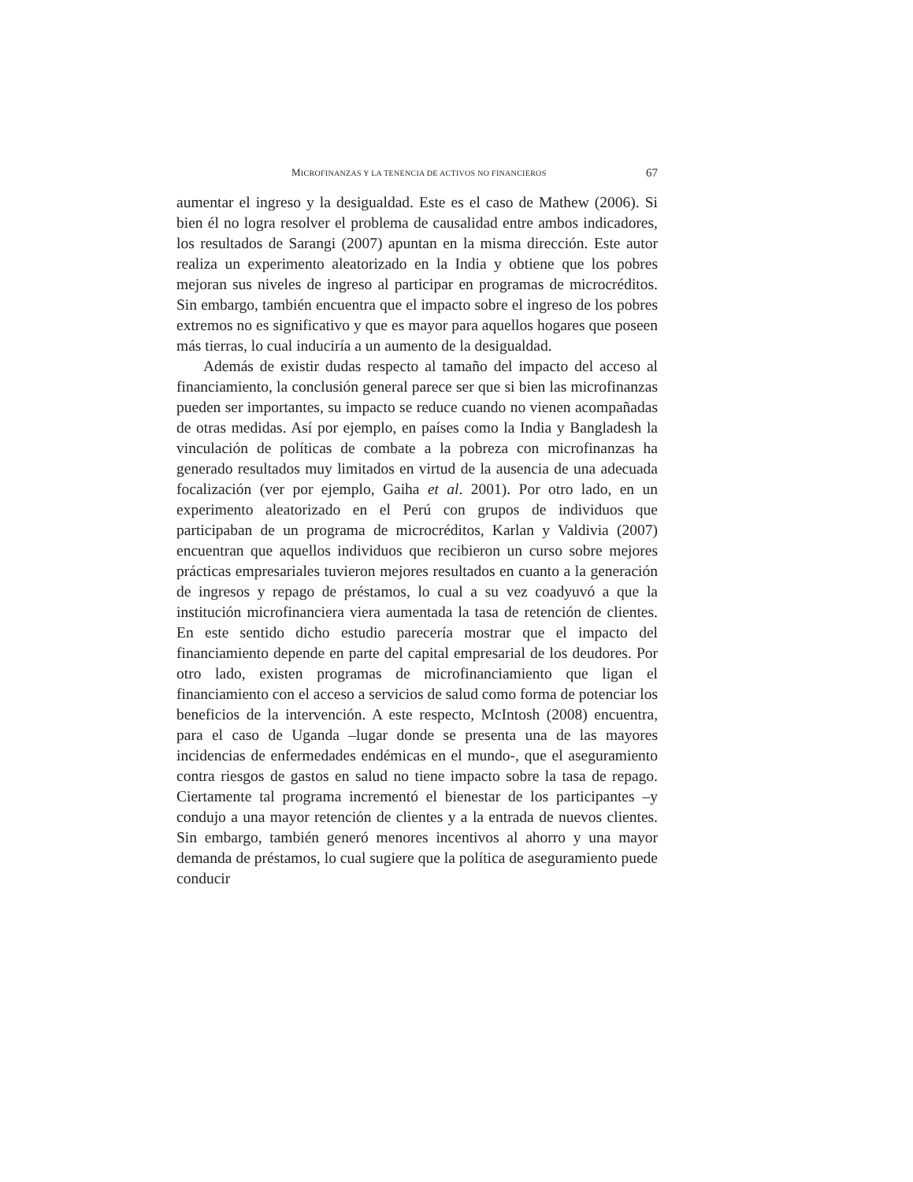MICROFINANZAS Y LA TENENCIA DE ACTIVOS NO FINANCIEROS 67
aumentar el ingreso y la desigualdad. Este es el caso de Mathew (2006). Si bien él no logra resolver el problema de causalidad entre ambos indicadores, los resultados de Sarangi (2007) apuntan en la misma dirección. Este autor realiza un experimento aleatorizado en la India y obtiene que los pobres mejoran sus niveles de ingreso al participar en programas de microcréditos. Sin embargo, también encuentra que el impacto sobre el ingreso de los pobres extremos no es significativo y que es mayor para aquellos hogares que poseen más tierras, lo cual induciría a un aumento de la desigualdad.
Además de existir dudas respecto al tamaño del impacto del acceso al financiamiento, la conclusión general parece ser que si bien las microfinanzas pueden ser importantes, su impacto se reduce cuando no vienen acompañadas de otras medidas. Así por ejemplo, en países como la India y Bangladesh la vinculación de políticas de combate a la pobreza con microfinanzas ha generado resultados muy limitados en virtud de la ausencia de una adecuada focalización (ver por ejemplo, Gaiha et al. 2001). Por otro lado, en un experimento aleatorizado en el Perú con grupos de individuos que participaban de un programa de microcréditos, Karlan y Valdivia (2007) encuentran que aquellos individuos que recibieron un curso sobre mejores prácticas empresariales tuvieron mejores resultados en cuanto a la generación de ingresos y repago de préstamos, lo cual a su vez coadyuvó a que la institución microfinanciera viera aumentada la tasa de retención de clientes. En este sentido dicho estudio parecería mostrar que el impacto del financiamiento depende en parte del capital empresarial de los deudores. Por otro lado, existen programas de microfinanciamiento que ligan el financiamiento con el acceso a servicios de salud como forma de potenciar los beneficios de la intervención. A este respecto, McIntosh (2008) encuentra, para el caso de Uganda –lugar donde se presenta una de las mayores incidencias de enfermedades endémicas en el mundo-, que el aseguramiento contra riesgos de gastos en salud no tiene impacto sobre la tasa de repago. Ciertamente tal programa incrementó el bienestar de los participantes –y condujo a una mayor retención de clientes y a la entrada de nuevos clientes. Sin embargo, también generó menores incentivos al ahorro y una mayor demanda de préstamos, lo cual sugiere que la política de aseguramiento puede conducir